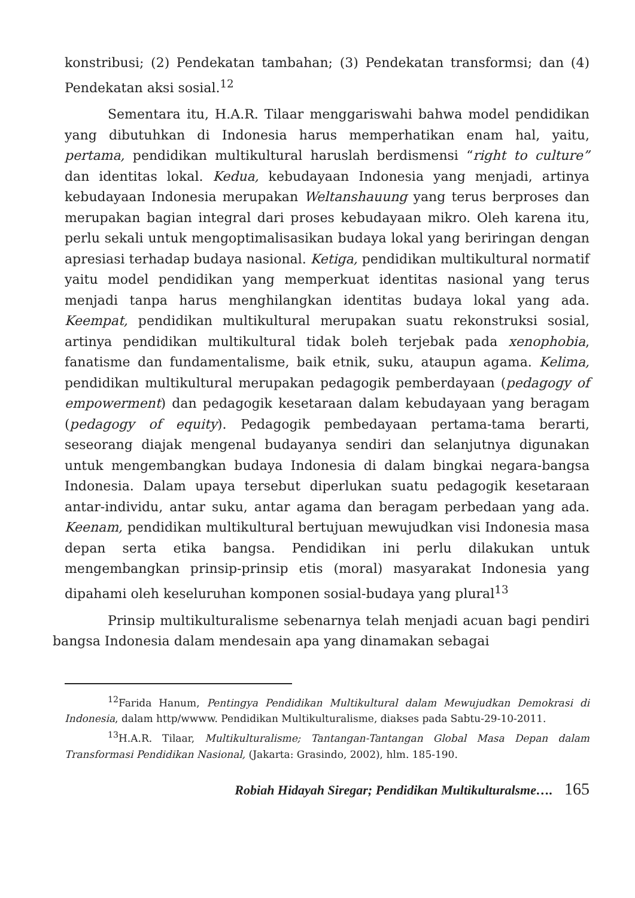konstribusi; (2) Pendekatan tambahan; (3) Pendekatan transformsi; dan (4) Pendekatan aksi sosial.<sup>12</sup>
Sementara itu, H.A.R. Tilaar menggariswahi bahwa model pendidikan yang dibutuhkan di Indonesia harus memperhatikan enam hal, yaitu, pertama, pendidikan multikultural haruslah berdismensi “right to culture” dan identitas lokal. Kedua, kebudayaan Indonesia yang menjadi, artinya kebudayaan Indonesia merupakan Weltanshauung yang terus berproses dan merupakan bagian integral dari proses kebudayaan mikro. Oleh karena itu, perlu sekali untuk mengoptimalisasikan budaya lokal yang beriringan dengan apresiasi terhadap budaya nasional. Ketiga, pendidikan multikultural normatif yaitu model pendidikan yang memperkuat identitas nasional yang terus menjadi tanpa harus menghilangkan identitas budaya lokal yang ada. Keempat, pendidikan multikultural merupakan suatu rekonstruksi sosial, artinya pendidikan multikultural tidak boleh terjebak pada xenophobia, fanatisme dan fundamentalisme, baik etnik, suku, ataupun agama. Kelima, pendidikan multikultural merupakan pedagogik pemberdayaan (pedagogy of empowerment) dan pedagogik kesetaraan dalam kebudayaan yang beragam (pedagogy of equity). Pedagogik pembedayaan pertama-tama berarti, seseorang diajak mengenal budayanya sendiri dan selanjutnya digunakan untuk mengembangkan budaya Indonesia di dalam bingkai negara-bangsa Indonesia. Dalam upaya tersebut diperlukan suatu pedagogik kesetaraan antar-individu, antar suku, antar agama dan beragam perbedaan yang ada. Keenam, pendidikan multikultural bertujuan mewujudkan visi Indonesia masa depan serta etika bangsa. Pendidikan ini perlu dilakukan untuk mengembangkan prinsip-prinsip etis (moral) masyarakat Indonesia yang dipahami oleh keseluruhan komponen sosial-budaya yang plural<sup>13</sup>
Prinsip multikulturalisme sebenarnya telah menjadi acuan bagi pendiri bangsa Indonesia dalam mendesain apa yang dinamakan sebagai
<sup>12</sup> Farida Hanum, Pentingya Pendidikan Multikultural dalam Mewujudkan Demokrasi di Indonesia, dalam http/wwww. Pendidikan Multikulturalisme, diakses pada Sabtu-29-10-2011.
<sup>13</sup>H.A.R. Tilaar, Multikulturalisme; Tantangan-Tantangan Global Masa Depan dalam Transformasi Pendidikan Nasional, (Jakarta: Grasindo, 2002), hlm. 185-190.
Robiah Hidayah Siregar; Pendidikan Multikulturalsme…. 165